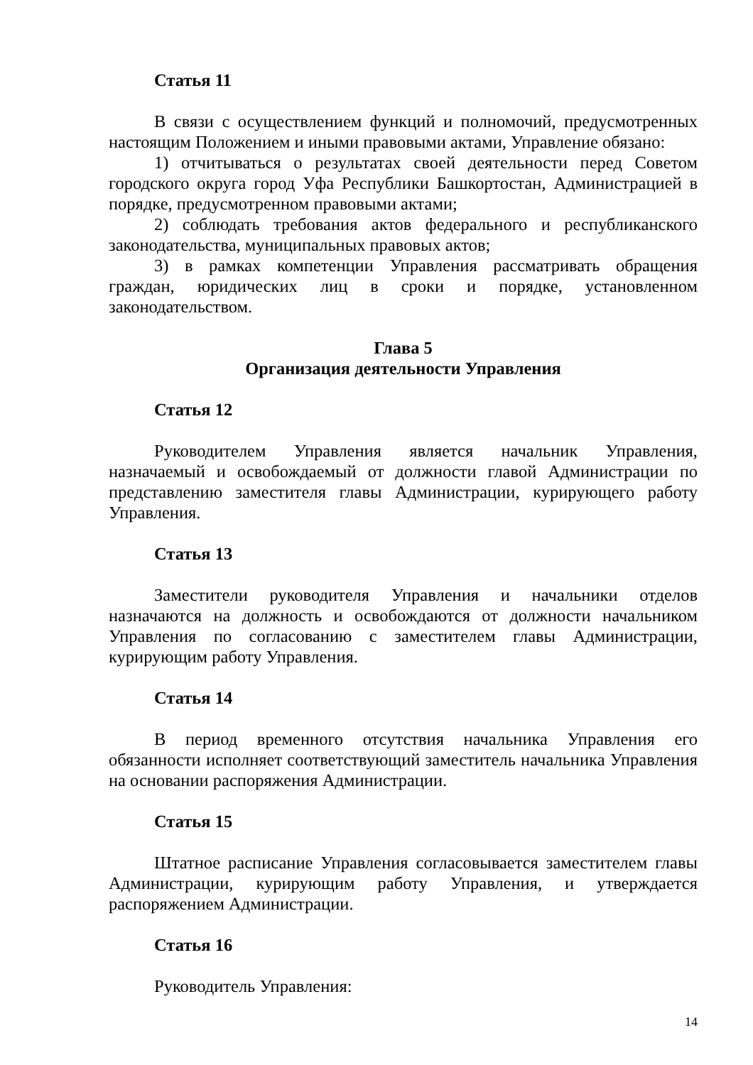Статья 11
В связи с осуществлением функций и полномочий, предусмотренных настоящим Положением и иными правовыми актами, Управление обязано:
1) отчитываться о результатах своей деятельности перед Советом городского округа город Уфа Республики Башкортостан, Администрацией в порядке, предусмотренном правовыми актами;
2) соблюдать требования актов федерального и республиканского законодательства, муниципальных правовых актов;
3) в рамках компетенции Управления рассматривать обращения граждан, юридических лиц в сроки и порядке, установленном законодательством.
Глава 5
Организация деятельности Управления
Статья 12
Руководителем Управления является начальник Управления, назначаемый и освобождаемый от должности главой Администрации по представлению заместителя главы Администрации, курирующего работу Управления.
Статья 13
Заместители руководителя Управления и начальники отделов назначаются на должность и освобождаются от должности начальником Управления по согласованию с заместителем главы Администрации, курирующим работу Управления.
Статья 14
В период временного отсутствия начальника Управления его обязанности исполняет соответствующий заместитель начальника Управления на основании распоряжения Администрации.
Статья 15
Штатное расписание Управления согласовывается заместителем главы Администрации, курирующим работу Управления, и утверждается распоряжением Администрации.
Статья 16
Руководитель Управления:
14